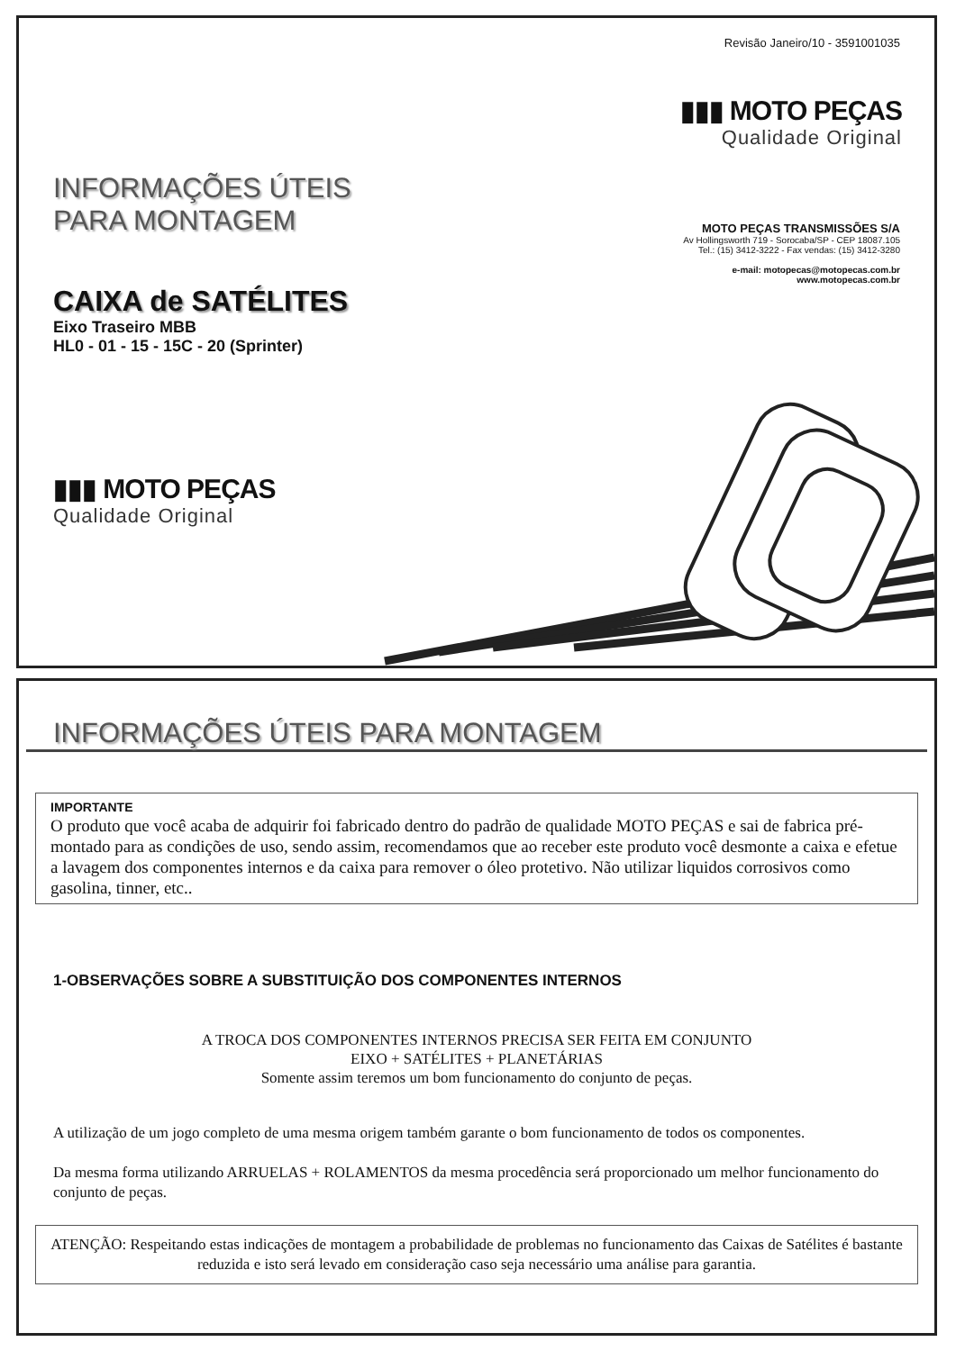Revisão Janeiro/10 - 3591001035
▮▮▮ MOTO PEÇAS
Qualidade Original
INFORMAÇÕES ÚTEIS
PARA MONTAGEM
MOTO PEÇAS TRANSMISSÕES S/A
Av Hollingsworth 719 - Sorocaba/SP - CEP 18087.105
Tel.: (15) 3412-3222 - Fax vendas: (15) 3412-3280
e-mail: motopecas@motopecas.com.br
www.motopecas.com.br
CAIXA de SATÉLITES
Eixo Traseiro MBB
HL0 - 01 - 15 - 15C - 20 (Sprinter)
▮▮▮ MOTO PEÇAS
Qualidade Original
INFORMAÇÕES ÚTEIS PARA MONTAGEM
IMPORTANTE
O produto que você acaba de adquirir foi fabricado dentro do padrão de qualidade MOTO PEÇAS e sai de fabrica pré-montado para as condições de uso, sendo assim, recomendamos que ao receber este produto você desmonte a caixa e efetue a lavagem dos componentes internos e da caixa para remover o óleo protetivo. Não utilizar liquidos corrosivos como gasolina, tinner, etc..
1-OBSERVAÇÕES SOBRE A SUBSTITUIÇÃO DOS COMPONENTES INTERNOS
A TROCA DOS COMPONENTES INTERNOS PRECISA SER FEITA EM CONJUNTO
EIXO + SATÉLITES + PLANETÁRIAS
Somente assim teremos um bom funcionamento do conjunto de peças.
A utilização de um jogo completo de uma mesma origem também garante o bom funcionamento de todos os componentes.
Da mesma forma utilizando ARRUELAS + ROLAMENTOS da mesma procedência será proporcionado um melhor funcionamento do conjunto de peças.
ATENÇÃO: Respeitando estas indicações de montagem a probabilidade de problemas no funcionamento das Caixas de Satélites é bastante reduzida e isto será levado em consideração caso seja necessário uma análise para garantia.